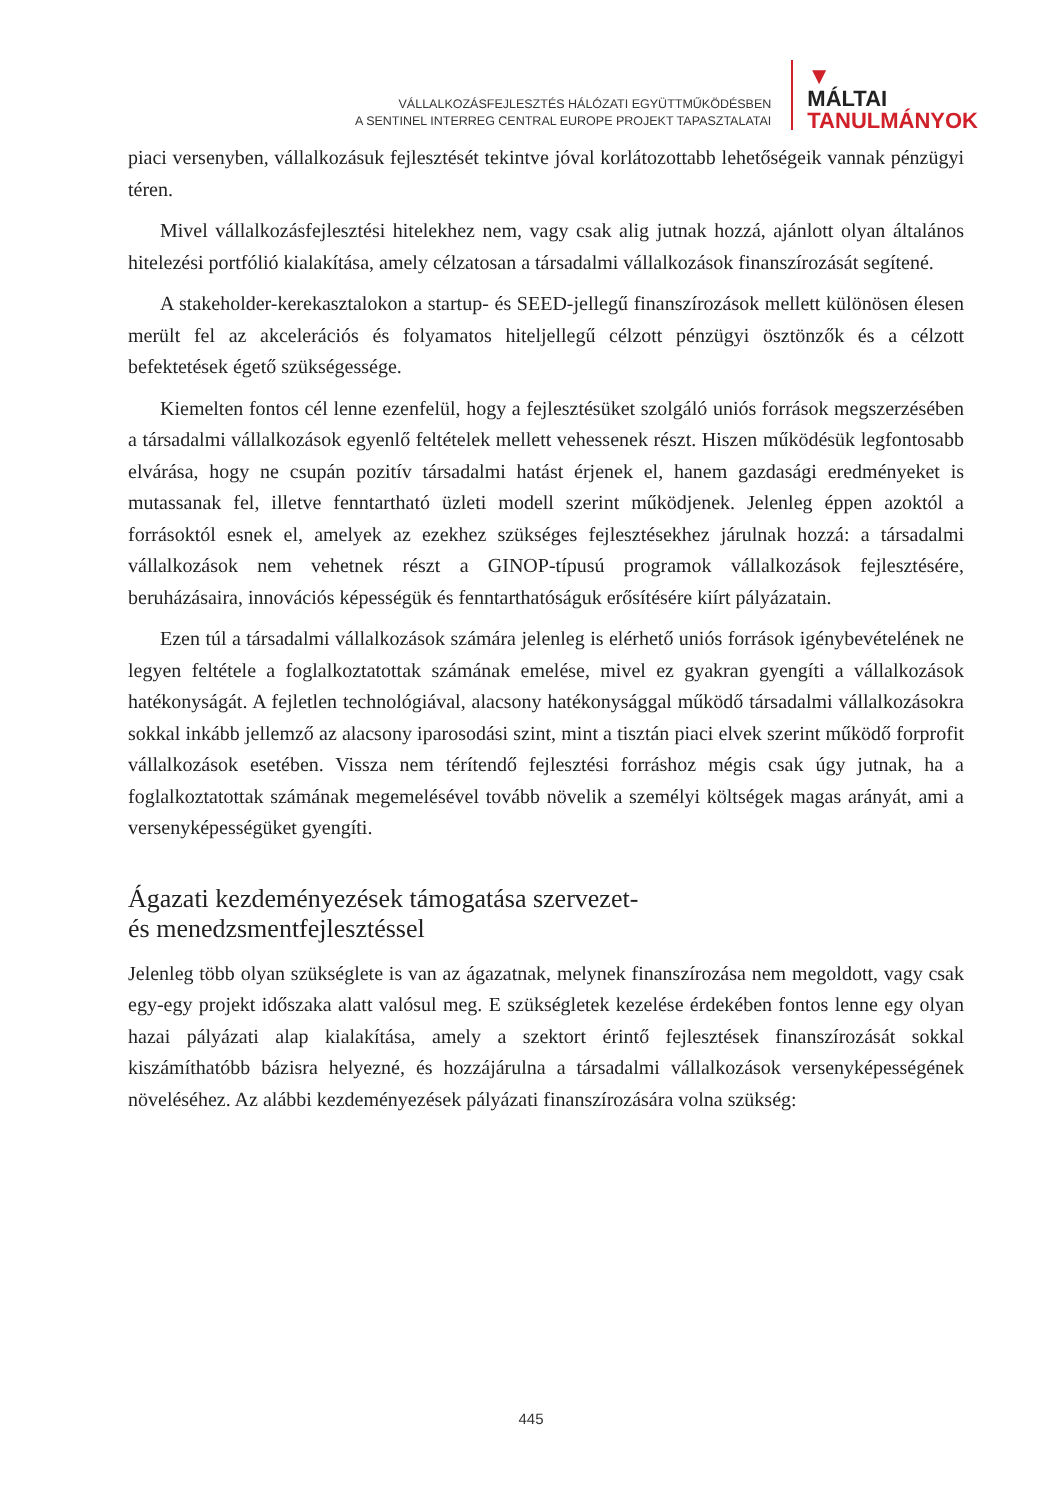VÁLLALKOZÁSFEJLESZTÉS HÁLÓZATI EGYÜTTMŰKÖDÉSBEN
A SENTINEL INTERREG CENTRAL EUROPE PROJEKT TAPASZTALATAI
▼
MÁLTAI
TANULMÁNYOK
piaci versenyben, vállalkozásuk fejlesztését tekintve jóval korlátozottabb lehetőségeik vannak pénzügyi téren.
Mivel vállalkozásfejlesztési hitelekhez nem, vagy csak alig jutnak hozzá, ajánlott olyan általános hitelezési portfólió kialakítása, amely célzatosan a társadalmi vállalkozások finanszírozását segítené.
A stakeholder-kerekasztalokon a startup- és SEED-jellegű finanszírozások mellett különösen élesen merült fel az akcelerációs és folyamatos hiteljellegű célzott pénzügyi ösztönzők és a célzott befektetések égető szükségessége.
Kiemelten fontos cél lenne ezenfelül, hogy a fejlesztésüket szolgáló uniós források megszerzésében a társadalmi vállalkozások egyenlő feltételek mellett vehessenek részt. Hiszen működésük legfontosabb elvárása, hogy ne csupán pozitív társadalmi hatást érjenek el, hanem gazdasági eredményeket is mutassanak fel, illetve fenntartható üzleti modell szerint működjenek. Jelenleg éppen azoktól a forrásoktól esnek el, amelyek az ezekhez szükséges fejlesztésekhez járulnak hozzá: a társadalmi vállalkozások nem vehetnek részt a GINOP-típusú programok vállalkozások fejlesztésére, beruházásaira, innovációs képességük és fenntarthatóságuk erősítésére kiírt pályázatain.
Ezen túl a társadalmi vállalkozások számára jelenleg is elérhető uniós források igénybevételének ne legyen feltétele a foglalkoztatottak számának emelése, mivel ez gyakran gyengíti a vállalkozások hatékonyságát. A fejletlen technológiával, alacsony hatékonysággal működő társadalmi vállalkozásokra sokkal inkább jellemző az alacsony iparosodási szint, mint a tisztán piaci elvek szerint működő forprofit vállalkozások esetében. Vissza nem térítendő fejlesztési forráshoz mégis csak úgy jutnak, ha a foglalkoztatottak számának megemelésével tovább növelik a személyi költségek magas arányát, ami a versenyképességüket gyengíti.
Ágazati kezdeményezések támogatása szervezet-
és menedzsmentfejlesztéssel
Jelenleg több olyan szükséglete is van az ágazatnak, melynek finanszírozása nem megoldott, vagy csak egy-egy projekt időszaka alatt valósul meg. E szükségletek kezelése érdekében fontos lenne egy olyan hazai pályázati alap kialakítása, amely a szektort érintő fejlesztések finanszírozását sokkal kiszámíthatóbb bázisra helyezné, és hozzájárulna a társadalmi vállalkozások versenyképességének növeléséhez. Az alábbi kezdeményezések pályázati finanszírozására volna szükség:
445